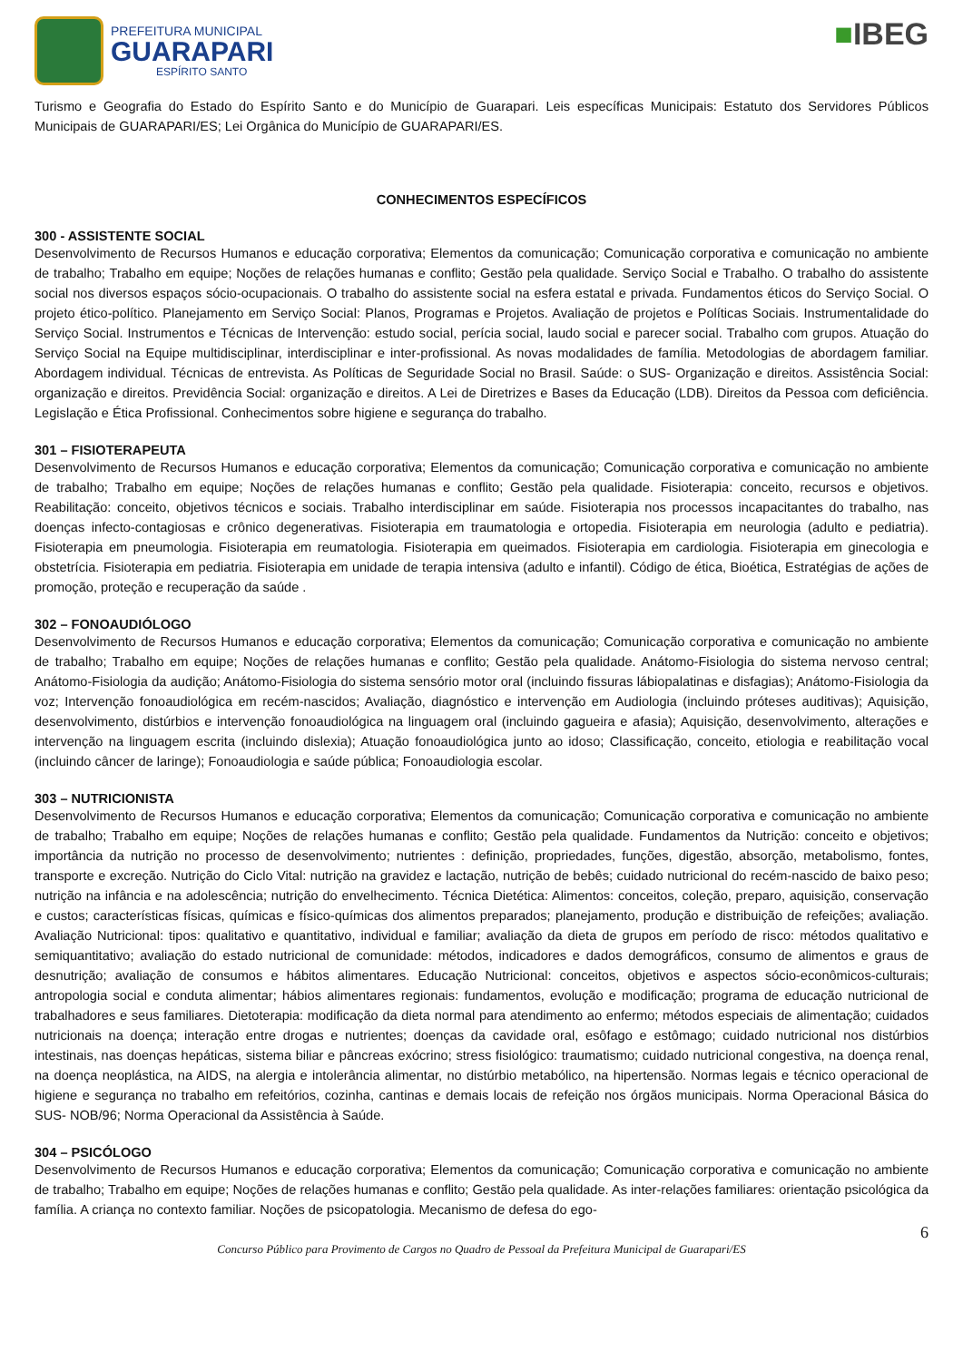PREFEITURA MUNICIPAL
GUARAPARI
ESPÍRITO SANTO
■IBEG
Turismo e Geografia do Estado do Espírito Santo e do Município de Guarapari. Leis específicas Municipais: Estatuto dos Servidores Públicos Municipais de GUARAPARI/ES; Lei Orgânica do Município de GUARAPARI/ES.
CONHECIMENTOS ESPECÍFICOS
300 - ASSISTENTE SOCIAL
Desenvolvimento de Recursos Humanos e educação corporativa; Elementos da comunicação; Comunicação corporativa e comunicação no ambiente de trabalho; Trabalho em equipe; Noções de relações humanas e conflito; Gestão pela qualidade. Serviço Social e Trabalho. O trabalho do assistente social nos diversos espaços sócio-ocupacionais. O trabalho do assistente social na esfera estatal e privada. Fundamentos éticos do Serviço Social. O projeto ético-político. Planejamento em Serviço Social: Planos, Programas e Projetos. Avaliação de projetos e Políticas Sociais. Instrumentalidade do Serviço Social. Instrumentos e Técnicas de Intervenção: estudo social, perícia social, laudo social e parecer social. Trabalho com grupos. Atuação do Serviço Social na Equipe multidisciplinar, interdisciplinar e inter-profissional. As novas modalidades de família. Metodologias de abordagem familiar. Abordagem individual. Técnicas de entrevista. As Políticas de Seguridade Social no Brasil. Saúde: o SUS- Organização e direitos. Assistência Social: organização e direitos. Previdência Social: organização e direitos. A Lei de Diretrizes e Bases da Educação (LDB). Direitos da Pessoa com deficiência. Legislação e Ética Profissional. Conhecimentos sobre higiene e segurança do trabalho.
301 – FISIOTERAPEUTA
Desenvolvimento de Recursos Humanos e educação corporativa; Elementos da comunicação; Comunicação corporativa e comunicação no ambiente de trabalho; Trabalho em equipe; Noções de relações humanas e conflito; Gestão pela qualidade. Fisioterapia: conceito, recursos e objetivos. Reabilitação: conceito, objetivos técnicos e sociais. Trabalho interdisciplinar em saúde. Fisioterapia nos processos incapacitantes do trabalho, nas doenças infecto-contagiosas e crônico degenerativas. Fisioterapia em traumatologia e ortopedia. Fisioterapia em neurologia (adulto e pediatria). Fisioterapia em pneumologia. Fisioterapia em reumatologia. Fisioterapia em queimados. Fisioterapia em cardiologia. Fisioterapia em ginecologia e obstetrícia. Fisioterapia em pediatria. Fisioterapia em unidade de terapia intensiva (adulto e infantil). Código de ética, Bioética, Estratégias de ações de promoção, proteção e recuperação da saúde .
302 – FONOAUDIÓLOGO
Desenvolvimento de Recursos Humanos e educação corporativa; Elementos da comunicação; Comunicação corporativa e comunicação no ambiente de trabalho; Trabalho em equipe; Noções de relações humanas e conflito; Gestão pela qualidade. Anátomo-Fisiologia do sistema nervoso central; Anátomo-Fisiologia da audição; Anátomo-Fisiologia do sistema sensório motor oral (incluindo fissuras lábiopalatinas e disfagias); Anátomo-Fisiologia da voz; Intervenção fonoaudiológica em recém-nascidos; Avaliação, diagnóstico e intervenção em Audiologia (incluindo próteses auditivas); Aquisição, desenvolvimento, distúrbios e intervenção fonoaudiológica na linguagem oral (incluindo gagueira e afasia); Aquisição, desenvolvimento, alterações e intervenção na linguagem escrita (incluindo dislexia); Atuação fonoaudiológica junto ao idoso; Classificação, conceito, etiologia e reabilitação vocal (incluindo câncer de laringe); Fonoaudiologia e saúde pública; Fonoaudiologia escolar.
303 – NUTRICIONISTA
Desenvolvimento de Recursos Humanos e educação corporativa; Elementos da comunicação; Comunicação corporativa e comunicação no ambiente de trabalho; Trabalho em equipe; Noções de relações humanas e conflito; Gestão pela qualidade. Fundamentos da Nutrição: conceito e objetivos; importância da nutrição no processo de desenvolvimento; nutrientes : definição, propriedades, funções, digestão, absorção, metabolismo, fontes, transporte e excreção. Nutrição do Ciclo Vital: nutrição na gravidez e lactação, nutrição de bebês; cuidado nutricional do recém-nascido de baixo peso; nutrição na infância e na adolescência; nutrição do envelhecimento. Técnica Dietética: Alimentos: conceitos, coleção, preparo, aquisição, conservação e custos; características físicas, químicas e físico-químicas dos alimentos preparados; planejamento, produção e distribuição de refeições; avaliação. Avaliação Nutricional: tipos: qualitativo e quantitativo, individual e familiar; avaliação da dieta de grupos em período de risco: métodos qualitativo e semiquantitativo; avaliação do estado nutricional de comunidade: métodos, indicadores e dados demográficos, consumo de alimentos e graus de desnutrição; avaliação de consumos e hábitos alimentares. Educação Nutricional: conceitos, objetivos e aspectos sócio-econômicos-culturais; antropologia social e conduta alimentar; hábios alimentares regionais: fundamentos, evolução e modificação; programa de educação nutricional de trabalhadores e seus familiares. Dietoterapia: modificação da dieta normal para atendimento ao enfermo; métodos especiais de alimentação; cuidados nutricionais na doença; interação entre drogas e nutrientes; doenças da cavidade oral, esôfago e estômago; cuidado nutricional nos distúrbios intestinais, nas doenças hepáticas, sistema biliar e pâncreas exócrino; stress fisiológico: traumatismo; cuidado nutricional congestiva, na doença renal, na doença neoplástica, na AIDS, na alergia e intolerância alimentar, no distúrbio metabólico, na hipertensão. Normas legais e técnico operacional de higiene e segurança no trabalho em refeitórios, cozinha, cantinas e demais locais de refeição nos órgãos municipais. Norma Operacional Básica do SUS- NOB/96; Norma Operacional da Assistência à Saúde.
304 – PSICÓLOGO
Desenvolvimento de Recursos Humanos e educação corporativa; Elementos da comunicação; Comunicação corporativa e comunicação no ambiente de trabalho; Trabalho em equipe; Noções de relações humanas e conflito; Gestão pela qualidade. As inter-relações familiares: orientação psicológica da família. A criança no contexto familiar. Noções de psicopatologia. Mecanismo de defesa do ego-
6
Concurso Público para Provimento de Cargos no Quadro de Pessoal da Prefeitura Municipal de Guarapari/ES